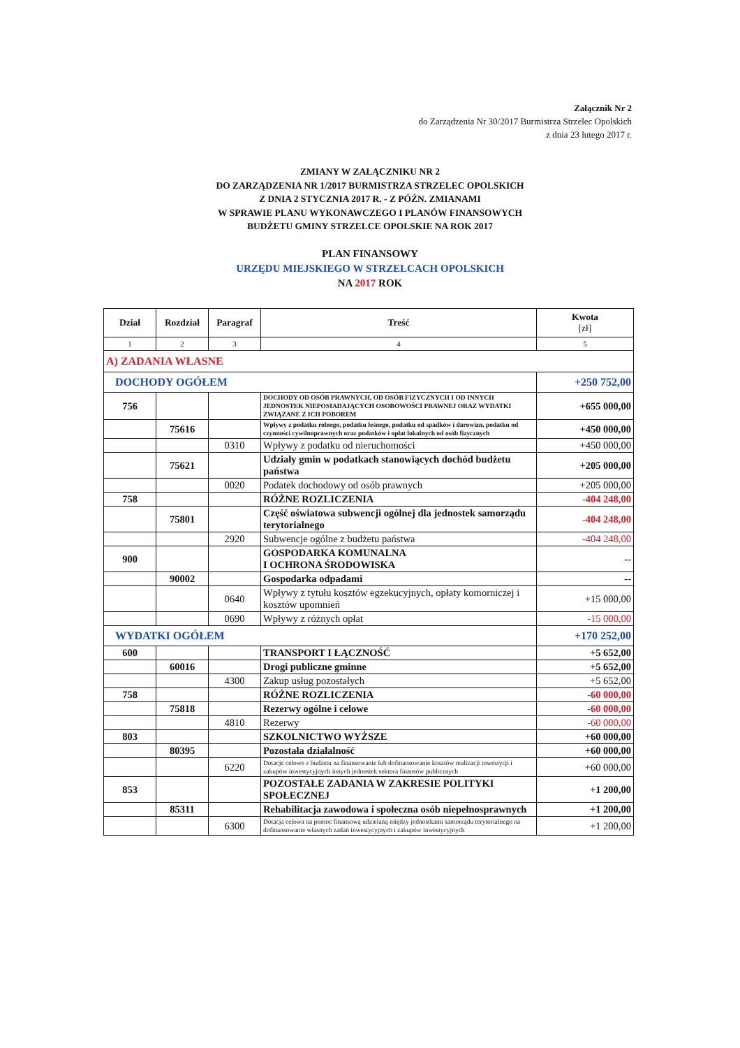Załącznik Nr 2
do Zarządzenia Nr 30/2017 Burmistrza Strzelec Opolskich
z dnia 23 lutego 2017 r.
ZMIANY W ZAŁĄCZNIKU NR 2
DO ZARZĄDZENIA NR 1/2017 BURMISTRZA STRZELEC OPOLSKICH
Z DNIA 2 STYCZNIA 2017 R. - Z PÓŹN. ZMIANAMI
W SPRAWIE PLANU WYKONAWCZEGO I PLANÓW FINANSOWYCH
BUDŻETU GMINY STRZELCE OPOLSKIE NA ROK 2017
PLAN FINANSOWY
URZĘDU MIEJSKIEGO W STRZELCACH OPOLSKICH
NA 2017 ROK
| Dział | Rozdział | Paragraf | Treść | Kwota [zł] |
| --- | --- | --- | --- | --- |
| 1 | 2 | 3 | 4 | 5 |
| A) ZADANIA WŁASNE | | | | |
| DOCHODY OGÓŁEM | | | | +250 752,00 |
| 756 | | | DOCHODY OD OSÓB PRAWNYCH, OD OSÓB FIZYCZNYCH I OD INNYCH JEDNOSTEK NIEPOSIADAJĄCYCH OSOBOWOŚCI PRAWNEJ ORAZ WYDATKI ZWIĄZANE Z ICH POBOREM | +655 000,00 |
| | 75616 | | Wpływy z podatku rolnego, podatku leśnego, podatku od spadków i darowizn, podatku od czynności cywilnoprawnych oraz podatków i opłat lokalnych od osób fizycznych | +450 000,00 |
| | | 0310 | Wpływy z podatku od nieruchomości | +450 000,00 |
| | 75621 | | Udziały gmin w podatkach stanowiących dochód budżetu państwa | +205 000,00 |
| | | 0020 | Podatek dochodowy od osób prawnych | +205 000,00 |
| 758 | | | RÓŻNE ROZLICZENIA | -404 248,00 |
| | 75801 | | Część oświatowa subwencji ogólnej dla jednostek samorządu terytorialnego | -404 248,00 |
| | | 2920 | Subwencje ogólne z budżetu państwa | -404 248,00 |
| 900 | | | GOSPODARKA KOMUNALNA I OCHRONA ŚRODOWISKA | -- |
| | 90002 | | Gospodarka odpadami | -- |
| | | 0640 | Wpływy z tytułu kosztów egzekucyjnych, opłaty komorniczej i kosztów upomnień | +15 000,00 |
| | | 0690 | Wpływy z różnych opłat | -15 000,00 |
| WYDATKI OGÓŁEM | | | | +170 252,00 |
| 600 | | | TRANSPORT I ŁĄCZNOŚĆ | +5 652,00 |
| | 60016 | | Drogi publiczne gminne | +5 652,00 |
| | | 4300 | Zakup usług pozostałych | +5 652,00 |
| 758 | | | RÓŻNE ROZLICZENIA | -60 000,00 |
| | 75818 | | Rezerwy ogólne i celowe | -60 000,00 |
| | | 4810 | Rezerwy | -60 000,00 |
| 803 | | | SZKOLNICTWO WYŻSZE | +60 000,00 |
| | 80395 | | Pozostała działalność | +60 000,00 |
| | | 6220 | Dotacje celowe z budżetu na finansowanie lub dofinansowanie kosztów realizacji inwestycji i zakupów inwestycyjnych innych jednostek sektora finansów publicznych | +60 000,00 |
| 853 | | | POZOSTAŁE ZADANIA W ZAKRESIE POLITYKI SPOŁECZNEJ | +1 200,00 |
| | 85311 | | Rehabilitacja zawodowa i społeczna osób niepełnosprawnych | +1 200,00 |
| | | 6300 | Dotacja celowa na pomoc finansową udzielaną między jednostkami samorządu terytorialnego na dofinansowanie własnych zadań inwestycyjnych i zakupów inwestycyjnych | +1 200,00 |